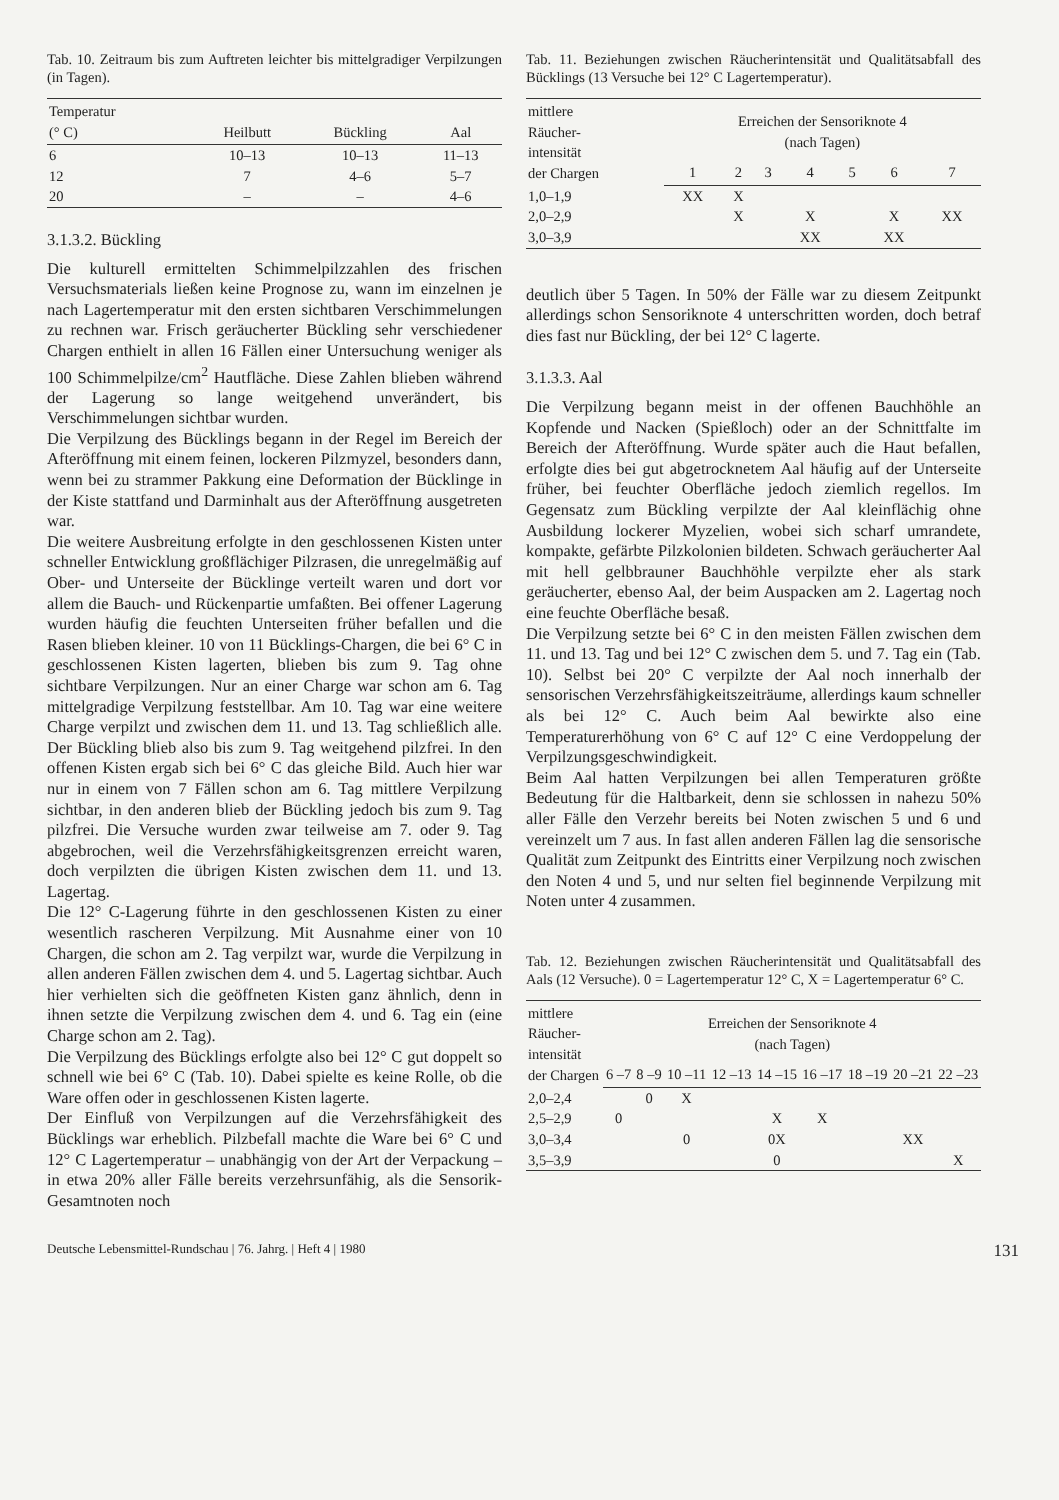Tab. 10. Zeitraum bis zum Auftreten leichter bis mittelgradiger Verpilzungen (in Tagen).
| Temperatur (° C) | Heilbutt | Bückling | Aal |
| --- | --- | --- | --- |
| 6 | 10–13 | 10–13 | 11–13 |
| 12 | 7 | 4–6 | 5–7 |
| 20 | – | – | 4–6 |
3.1.3.2. Bückling
Die kulturell ermittelten Schimmelpilzzahlen des frischen Versuchsmaterials ließen keine Prognose zu, wann im einzelnen je nach Lagertemperatur mit den ersten sichtbaren Verschimmelungen zu rechnen war. Frisch geräucherter Bückling sehr verschiedener Chargen enthielt in allen 16 Fällen einer Untersuchung weniger als 100 Schimmelpilze/cm<sup>2</sup> Hautfläche. Diese Zahlen blieben während der Lagerung so lange weitgehend unverändert, bis Verschimmelungen sichtbar wurden.
Die Verpilzung des Bücklings begann in der Regel im Bereich der Afteröffnung mit einem feinen, lockeren Pilzmyzel, besonders dann, wenn bei zu strammer Pakkung eine Deformation der Bücklinge in der Kiste stattfand und Darminhalt aus der Afteröffnung ausgetreten war.
Die weitere Ausbreitung erfolgte in den geschlossenen Kisten unter schneller Entwicklung großflächiger Pilzrasen, die unregelmäßig auf Ober- und Unterseite der Bücklinge verteilt waren und dort vor allem die Bauch- und Rückenpartie umfaßten. Bei offener Lagerung wurden häufig die feuchten Unterseiten früher befallen und die Rasen blieben kleiner. 10 von 11 Bücklings-Chargen, die bei 6° C in geschlossenen Kisten lagerten, blieben bis zum 9. Tag ohne sichtbare Verpilzungen. Nur an einer Charge war schon am 6. Tag mittelgradige Verpilzung feststellbar. Am 10. Tag war eine weitere Charge verpilzt und zwischen dem 11. und 13. Tag schließlich alle. Der Bückling blieb also bis zum 9. Tag weitgehend pilzfrei. In den offenen Kisten ergab sich bei 6° C das gleiche Bild. Auch hier war nur in einem von 7 Fällen schon am 6. Tag mittlere Verpilzung sichtbar, in den anderen blieb der Bückling jedoch bis zum 9. Tag pilzfrei. Die Versuche wurden zwar teilweise am 7. oder 9. Tag abgebrochen, weil die Verzehrsfähigkeitsgrenzen erreicht waren, doch verpilzten die übrigen Kisten zwischen dem 11. und 13. Lagertag.
Die 12° C-Lagerung führte in den geschlossenen Kisten zu einer wesentlich rascheren Verpilzung. Mit Ausnahme einer von 10 Chargen, die schon am 2. Tag verpilzt war, wurde die Verpilzung in allen anderen Fällen zwischen dem 4. und 5. Lagertag sichtbar. Auch hier verhielten sich die geöffneten Kisten ganz ähnlich, denn in ihnen setzte die Verpilzung zwischen dem 4. und 6. Tag ein (eine Charge schon am 2. Tag).
Die Verpilzung des Bücklings erfolgte also bei 12° C gut doppelt so schnell wie bei 6° C (Tab. 10). Dabei spielte es keine Rolle, ob die Ware offen oder in geschlossenen Kisten lagerte.
Der Einfluß von Verpilzungen auf die Verzehrsfähigkeit des Bücklings war erheblich. Pilzbefall machte die Ware bei 6° C und 12° C Lagertemperatur – unabhängig von der Art der Verpackung – in etwa 20% aller Fälle bereits verzehrsunfähig, als die Sensorik-Gesamtnoten noch
Tab. 11. Beziehungen zwischen Räucherintensität und Qualitätsabfall des Bücklings (13 Versuche bei 12° C Lagertemperatur).
| mittlere Räucher- intensität der Chargen | Erreichen der Sensoriknote 4 (nach Tagen) | | | | | | |
| --- | --- | --- | --- | --- | --- | --- | --- |
| | 1 | 2 | 3 | 4 | 5 | 6 | 7 |
| 1,0–1,9 | XX | X | | | | | |
| 2,0–2,9 | | X | | X | | X | XX |
| 3,0–3,9 | | | | XX | | XX | |
deutlich über 5 Tagen. In 50% der Fälle war zu diesem Zeitpunkt allerdings schon Sensoriknote 4 unterschritten worden, doch betraf dies fast nur Bückling, der bei 12° C lagerte.
3.1.3.3. Aal
Die Verpilzung begann meist in der offenen Bauchhöhle an Kopfende und Nacken (Spießloch) oder an der Schnittfalte im Bereich der Afteröffnung. Wurde später auch die Haut befallen, erfolgte dies bei gut abgetrocknetem Aal häufig auf der Unterseite früher, bei feuchter Oberfläche jedoch ziemlich regellos. Im Gegensatz zum Bückling verpilzte der Aal kleinflächig ohne Ausbildung lockerer Myzelien, wobei sich scharf umrandete, kompakte, gefärbte Pilzkolonien bildeten. Schwach geräucherter Aal mit hell gelbbrauner Bauchhöhle verpilzte eher als stark geräucherter, ebenso Aal, der beim Auspacken am 2. Lagertag noch eine feuchte Oberfläche besaß.
Die Verpilzung setzte bei 6° C in den meisten Fällen zwischen dem 11. und 13. Tag und bei 12° C zwischen dem 5. und 7. Tag ein (Tab. 10). Selbst bei 20° C verpilzte der Aal noch innerhalb der sensorischen Verzehrsfähigkeitszeiträume, allerdings kaum schneller als bei 12° C. Auch beim Aal bewirkte also eine Temperaturerhöhung von 6° C auf 12° C eine Verdoppelung der Verpilzungsgeschwindigkeit.
Beim Aal hatten Verpilzungen bei allen Temperaturen größte Bedeutung für die Haltbarkeit, denn sie schlossen in nahezu 50% aller Fälle den Verzehr bereits bei Noten zwischen 5 und 6 und vereinzelt um 7 aus. In fast allen anderen Fällen lag die sensorische Qualität zum Zeitpunkt des Eintritts einer Verpilzung noch zwischen den Noten 4 und 5, und nur selten fiel beginnende Verpilzung mit Noten unter 4 zusammen.
Tab. 12. Beziehungen zwischen Räucherintensität und Qualitätsabfall des Aals (12 Versuche). 0 = Lagertemperatur 12° C, X = Lagertemperatur 6° C.
| mittlere Räucher- intensität der Chargen | Erreichen der Sensoriknote 4 (nach Tagen) | | | | | | | | |
| --- | --- | --- | --- | --- | --- | --- | --- | --- | --- |
| | 6 –7 | 8 –9 | 10 –11 | 12 –13 | 14 –15 | 16 –17 | 18 –19 | 20 –21 | 22 –23 |
| 2,0–2,4 | | 0 | X | | | | | | |
| 2,5–2,9 | 0 | | | | X | X | | | |
| 3,0–3,4 | | | 0 | | 0X | | | XX | |
| 3,5–3,9 | | | | | 0 | | | | X |
Deutsche Lebensmittel-Rundschau | 76. Jahrg. | Heft 4 | 1980 131